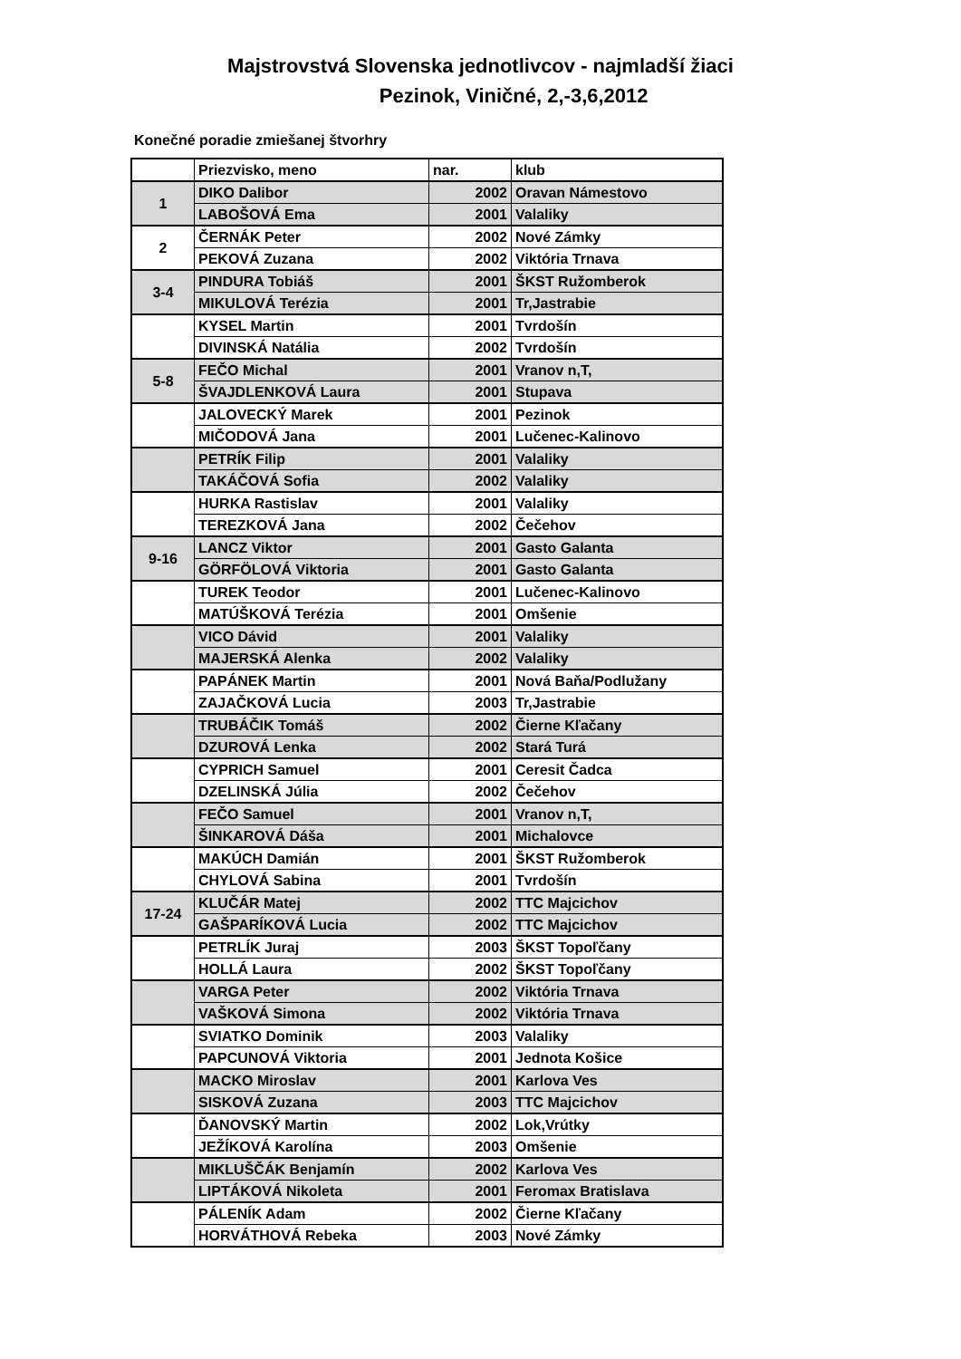Majstrovstvá Slovenska jednotlivcov - najmladší žiaci
Pezinok, Viničné, 2,-3,6,2012
Konečné poradie zmiešanej štvorhry
| | Priezvisko, meno | nar. | klub |
| 1 | DIKO Dalibor | 2002 | Oravan Námestovo |
| | LABOŠOVÁ Ema | 2001 | Valaliky |
| 2 | ČERNÁK Peter | 2002 | Nové Zámky |
| | PEKOVÁ Zuzana | 2002 | Viktória Trnava |
| 3-4 | PINDURA Tobiáš | 2001 | ŠKST Ružomberok |
| | MIKULOVÁ Terézia | 2001 | Tr,Jastrabie |
| | KYSEL Martin | 2001 | Tvrdošín |
| | DIVINSKÁ Natália | 2002 | Tvrdošín |
| 5-8 | FEČO Michal | 2001 | Vranov n,T, |
| | ŠVAJDLENKOVÁ Laura | 2001 | Stupava |
| | JALOVECKÝ Marek | 2001 | Pezinok |
| | MIČODOVÁ Jana | 2001 | Lučenec-Kalinovo |
| | PETRÍK Filip | 2001 | Valaliky |
| | TAKÁČOVÁ Sofia | 2002 | Valaliky |
| | HURKA Rastislav | 2001 | Valaliky |
| | TEREZKOVÁ Jana | 2002 | Čečehov |
| 9-16 | LANCZ Viktor | 2001 | Gasto Galanta |
| | GÖRFÖLOVÁ Viktoria | 2001 | Gasto Galanta |
| | TUREK Teodor | 2001 | Lučenec-Kalinovo |
| | MATÚŠKOVÁ Terézia | 2001 | Omšenie |
| | VICO Dávid | 2001 | Valaliky |
| | MAJERSKÁ Alenka | 2002 | Valaliky |
| | PAPÁNEK Martin | 2001 | Nová Baňa/Podlužany |
| | ZAJAČKOVÁ Lucia | 2003 | Tr,Jastrabie |
| | TRUBÁČIK Tomáš | 2002 | Čierne Kľačany |
| | DZUROVÁ Lenka | 2002 | Stará Turá |
| | CYPRICH Samuel | 2001 | Ceresit Čadca |
| | DZELINSKÁ Júlia | 2002 | Čečehov |
| | FEČO Samuel | 2001 | Vranov n,T, |
| | ŠINKAROVÁ Dáša | 2001 | Michalovce |
| | MAKÚCH Damián | 2001 | ŠKST Ružomberok |
| | CHYLOVÁ Sabina | 2001 | Tvrdošín |
| 17-24 | KLUČÁR Matej | 2002 | TTC Majcichov |
| | GAŠPARÍKOVÁ Lucia | 2002 | TTC Majcichov |
| | PETRLÍK Juraj | 2003 | ŠKST Topoľčany |
| | HOLLÁ Laura | 2002 | ŠKST Topoľčany |
| | VARGA Peter | 2002 | Viktória Trnava |
| | VAŠKOVÁ Simona | 2002 | Viktória Trnava |
| | SVIATKO Dominik | 2003 | Valaliky |
| | PAPCUNOVÁ Viktoria | 2001 | Jednota Košice |
| | MACKO Miroslav | 2001 | Karlova Ves |
| | SISKOVÁ Zuzana | 2003 | TTC Majcichov |
| | ĎANOVSKÝ Martin | 2002 | Lok,Vrútky |
| | JEŽÍKOVÁ Karolína | 2003 | Omšenie |
| | MIKLUŠČÁK Benjamín | 2002 | Karlova Ves |
| | LIPTÁKOVÁ Nikoleta | 2001 | Feromax Bratislava |
| | PÁLENÍK Adam | 2002 | Čierne Kľačany |
| | HORVÁTHOVÁ Rebeka | 2003 | Nové Zámky |